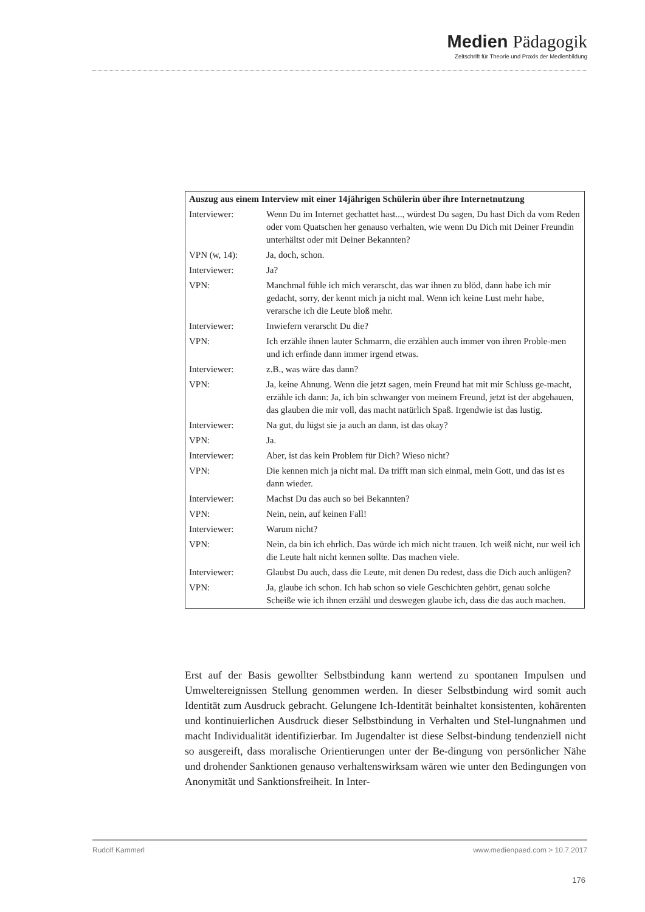Medien Pädagogik
Zeitschrift für Theorie und Praxis der Medienbildung
| Auszug aus einem Interview mit einer 14jährigen Schülerin über ihre Internetnutzung | |
| --- | --- |
| Interviewer: | Wenn Du im Internet gechattet hast..., würdest Du sagen, Du hast Dich da vom Reden oder vom Quatschen her genauso verhalten, wie wenn Du Dich mit Deiner Freundin unterhältst oder mit Deiner Bekannten? |
| VPN (w, 14): | Ja, doch, schon. |
| Interviewer: | Ja? |
| VPN: | Manchmal fühle ich mich verarscht, das war ihnen zu blöd, dann habe ich mir gedacht, sorry, der kennt mich ja nicht mal. Wenn ich keine Lust mehr habe, verarsche ich die Leute bloß mehr. |
| Interviewer: | Inwiefern verarscht Du die? |
| VPN: | Ich erzähle ihnen lauter Schmarrn, die erzählen auch immer von ihren Proble-men und ich erfinde dann immer irgend etwas. |
| Interviewer: | z.B., was wäre das dann? |
| VPN: | Ja, keine Ahnung. Wenn die jetzt sagen, mein Freund hat mit mir Schluss ge-macht, erzähle ich dann: Ja, ich bin schwanger von meinem Freund, jetzt ist der abgehauen, das glauben die mir voll, das macht natürlich Spaß. Irgendwie ist das lustig. |
| Interviewer: | Na gut, du lügst sie ja auch an dann, ist das okay? |
| VPN: | Ja. |
| Interviewer: | Aber, ist das kein Problem für Dich? Wieso nicht? |
| VPN: | Die kennen mich ja nicht mal. Da trifft man sich einmal, mein Gott, und das ist es dann wieder. |
| Interviewer: | Machst Du das auch so bei Bekannten? |
| VPN: | Nein, nein, auf keinen Fall! |
| Interviewer: | Warum nicht? |
| VPN: | Nein, da bin ich ehrlich. Das würde ich mich nicht trauen. Ich weiß nicht, nur weil ich die Leute halt nicht kennen sollte. Das machen viele. |
| Interviewer: | Glaubst Du auch, dass die Leute, mit denen Du redest, dass die Dich auch anlügen? |
| VPN: | Ja, glaube ich schon. Ich hab schon so viele Geschichten gehört, genau solche Scheiße wie ich ihnen erzähl und deswegen glaube ich, dass die das auch machen. |
Erst auf der Basis gewollter Selbstbindung kann wertend zu spontanen Impulsen und Umweltereignissen Stellung genommen werden. In dieser Selbstbindung wird somit auch Identität zum Ausdruck gebracht. Gelungene Ich-Identität beinhaltet konsistenten, kohärenten und kontinuierlichen Ausdruck dieser Selbstbindung in Verhalten und Stel-lungnahmen und macht Individualität identifizierbar. Im Jugendalter ist diese Selbst-bindung tendenziell nicht so ausgereift, dass moralische Orientierungen unter der Be-dingung von persönlicher Nähe und drohender Sanktionen genauso verhaltenswirksam wären wie unter den Bedingungen von Anonymität und Sanktionsfreiheit. In Inter-
Rudolf Kammerl www.medienpaed.com > 10.7.2017
176